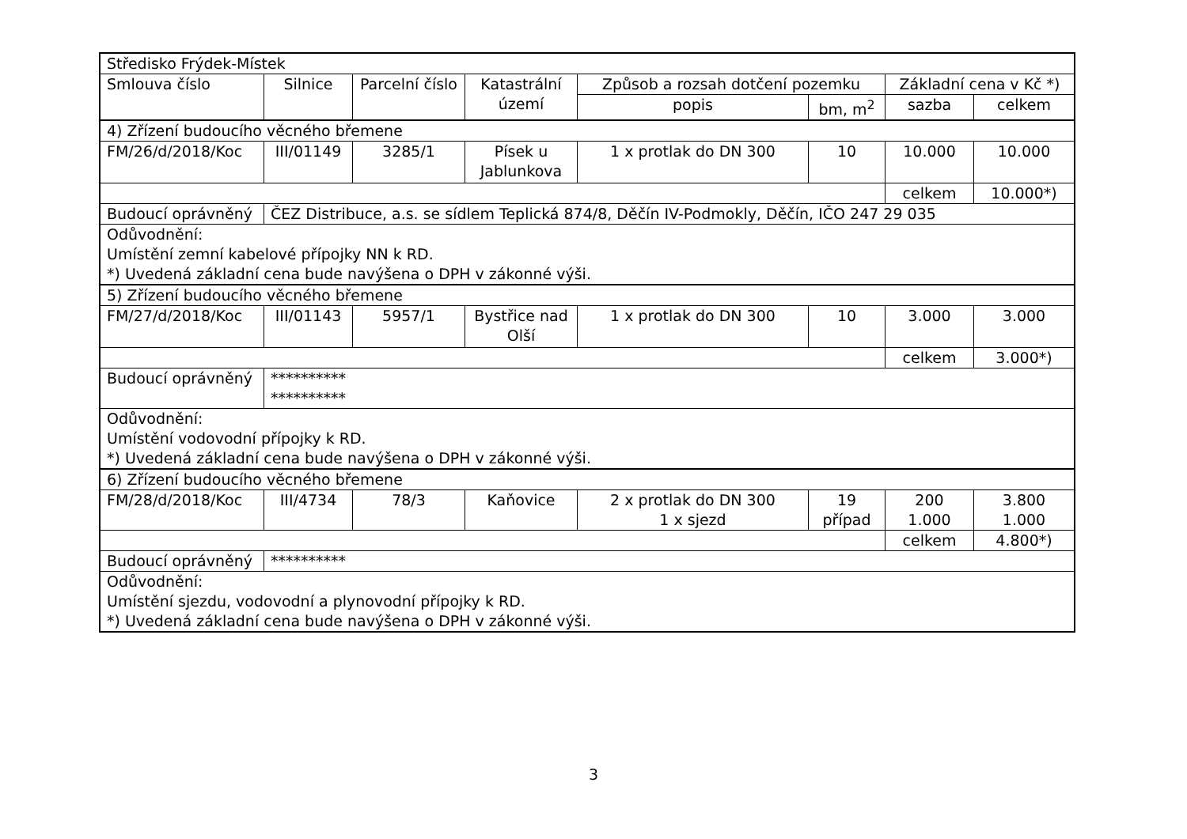| Středisko Frýdek-Místek | | | | | | | |
| Smlouva číslo | Silnice | Parcelní číslo | Katastrální území | Způsob a rozsah dotčení pozemku | | Základní cena v Kč *) | |
| | | | | popis | bm, m<sup>2</sup> | sazba | celkem |
| 4) Zřízení budoucího věcného břemene | | | | | | | |
| FM/26/d/2018/Koc | III/01149 | 3285/1 | Písek u Jablunkova | 1 x protlak do DN 300 | 10 | 10.000 | 10.000 |
| | | | | | | celkem | 10.000*) |
| Budoucí oprávněný | ČEZ Distribuce, a.s. se sídlem Teplická 874/8, Děčín IV-Podmokly, Děčín, IČO 247 29 035 | | | | | | |
| Odůvodnění: Umístění zemní kabelové přípojky NN k RD. *) Uvedená základní cena bude navýšena o DPH v zákonné výši. | | | | | | | |
| 5) Zřízení budoucího věcného břemene | | | | | | | |
| FM/27/d/2018/Koc | III/01143 | 5957/1 | Bystřice nad Olší | 1 x protlak do DN 300 | 10 | 3.000 | 3.000 |
| | | | | | | celkem | 3.000*) |
| Budoucí oprávněný | ********** ********** | | | | | | |
| Odůvodnění: Umístění vodovodní přípojky k RD. *) Uvedená základní cena bude navýšena o DPH v zákonné výši. | | | | | | | |
| 6) Zřízení budoucího věcného břemene | | | | | | | |
| FM/28/d/2018/Koc | III/4734 | 78/3 | Kaňovice | 2 x protlak do DN 300 1 x sjezd | 19 případ | 200 1.000 | 3.800 1.000 |
| | | | | | | celkem | 4.800*) |
| Budoucí oprávněný | ********** | | | | | | |
| Odůvodnění: Umístění sjezdu, vodovodní a plynovodní přípojky k RD. *) Uvedená základní cena bude navýšena o DPH v zákonné výši. | | | | | | | |
3